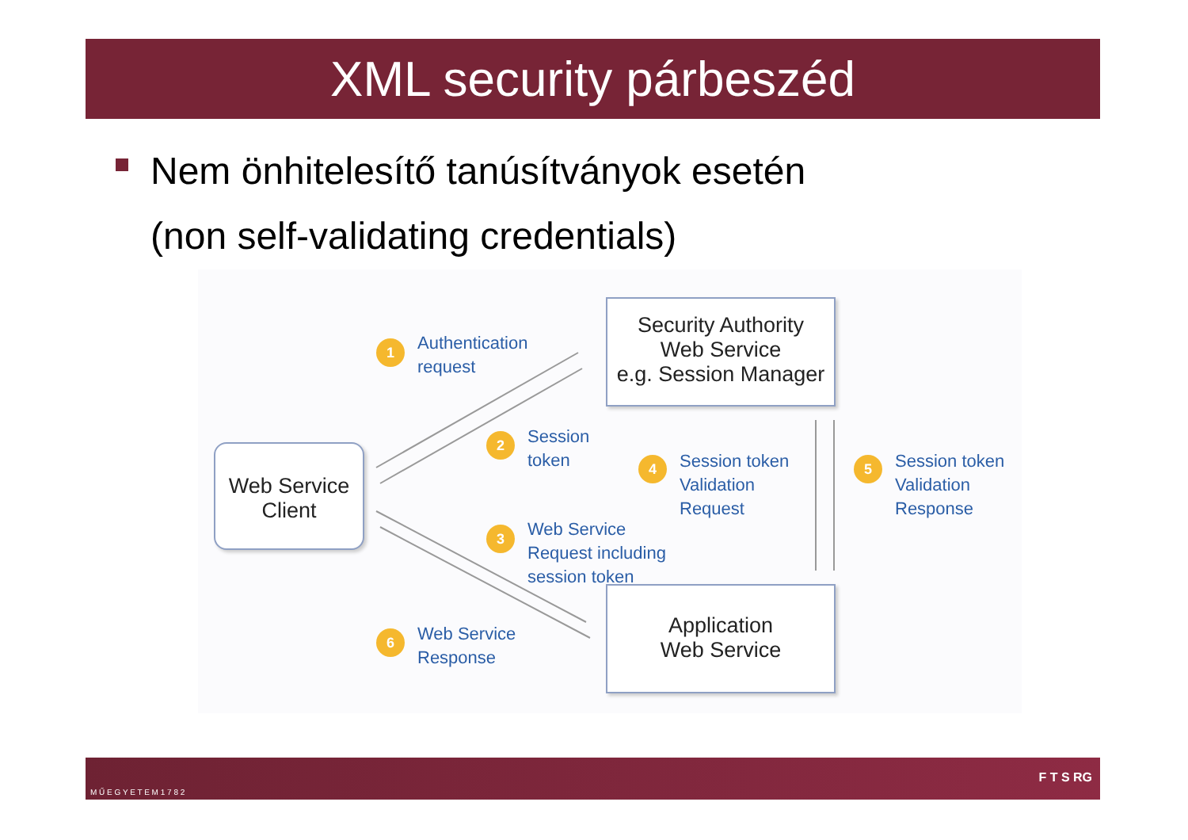XML security párbeszéd
Nem önhitelesítő tanúsítványok esetén
(non self-validating credentials)
Security Authority
Web Service
e.g. Session Manager
Web Service
Client
Application
Web Service
1
Authentication
request
2
Session
token
4
Session token
Validation
Request
5
Session token
Validation
Response
3
Web Service
Request including
session token
6
Web Service
Response
M Ű E G Y E T E M 1 7 8 2
F T S RG